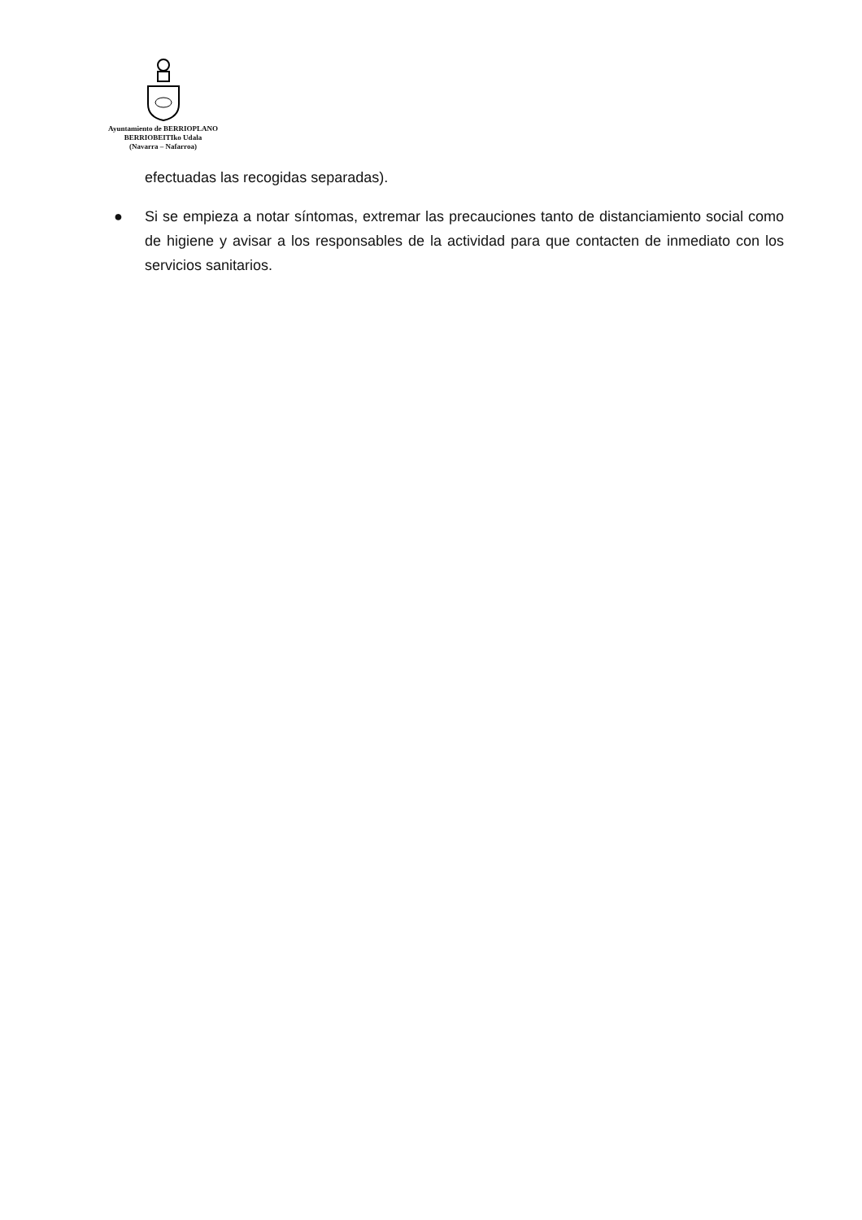Ayuntamiento de BERRIOPLANO
BERRIOBEITIko Udala
(Navarra – Nafarroa)
efectuadas las recogidas separadas).
● Si se empieza a notar síntomas, extremar las precauciones tanto de distanciamiento social como de higiene y avisar a los responsables de la actividad para que contacten de inmediato con los servicios sanitarios.